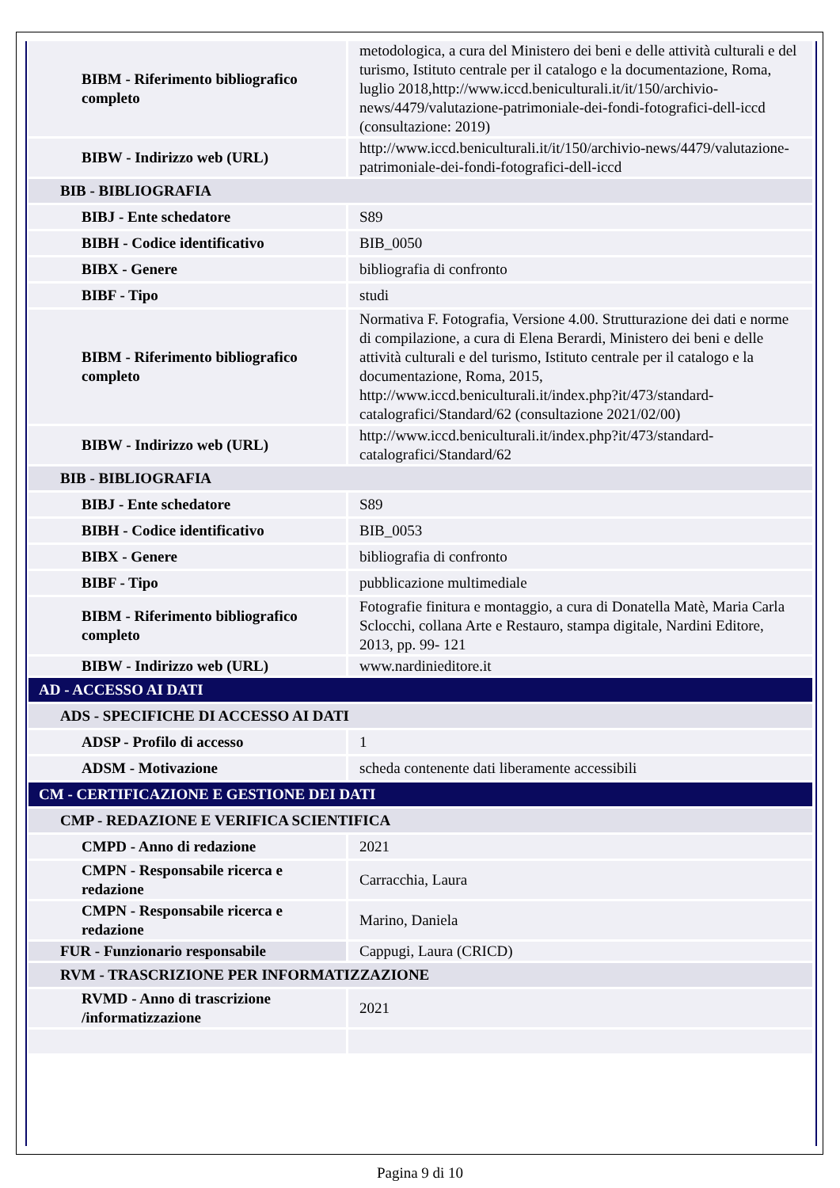| BIBM - Riferimento bibliografico completo | metodologica, a cura del Ministero dei beni e delle attività culturali e del turismo, Istituto centrale per il catalogo e la documentazione, Roma, luglio 2018,http://www.iccd.beniculturali.it/it/150/archivio-news/4479/valutazione-patrimoniale-dei-fondi-fotografici-dell-iccd (consultazione: 2019) |
| BIBW - Indirizzo web (URL) | http://www.iccd.beniculturali.it/it/150/archivio-news/4479/valutazione-patrimoniale-dei-fondi-fotografici-dell-iccd |
| BIB - BIBLIOGRAFIA | |
| BIBJ - Ente schedatore | S89 |
| BIBH - Codice identificativo | BIB_0050 |
| BIBX - Genere | bibliografia di confronto |
| BIBF - Tipo | studi |
| BIBM - Riferimento bibliografico completo | Normativa F. Fotografia, Versione 4.00. Strutturazione dei dati e norme di compilazione, a cura di Elena Berardi, Ministero dei beni e delle attività culturali e del turismo, Istituto centrale per il catalogo e la documentazione, Roma, 2015, http://www.iccd.beniculturali.it/index.php?it/473/standard-catalografici/Standard/62 (consultazione 2021/02/00) |
| BIBW - Indirizzo web (URL) | http://www.iccd.beniculturali.it/index.php?it/473/standard-catalografici/Standard/62 |
| BIB - BIBLIOGRAFIA | |
| BIBJ - Ente schedatore | S89 |
| BIBH - Codice identificativo | BIB_0053 |
| BIBX - Genere | bibliografia di confronto |
| BIBF - Tipo | pubblicazione multimediale |
| BIBM - Riferimento bibliografico completo | Fotografie finitura e montaggio, a cura di Donatella Matè, Maria Carla Sclocchi, collana Arte e Restauro, stampa digitale, Nardini Editore, 2013, pp. 99- 121 |
| BIBW - Indirizzo web (URL) | www.nardinieditore.it |
| AD - ACCESSO AI DATI | |
| ADS - SPECIFICHE DI ACCESSO AI DATI | |
| ADSP - Profilo di accesso | 1 |
| ADSM - Motivazione | scheda contenente dati liberamente accessibili |
| CM - CERTIFICAZIONE E GESTIONE DEI DATI | |
| CMP - REDAZIONE E VERIFICA SCIENTIFICA | |
| CMPD - Anno di redazione | 2021 |
| CMPN - Responsabile ricerca e redazione | Carracchia, Laura |
| CMPN - Responsabile ricerca e redazione | Marino, Daniela |
| FUR - Funzionario responsabile | Cappugi, Laura (CRICD) |
| RVM - TRASCRIZIONE PER INFORMATIZZAZIONE | |
| RVMD - Anno di trascrizione /informatizzazione | 2021 |
Pagina 9 di 10